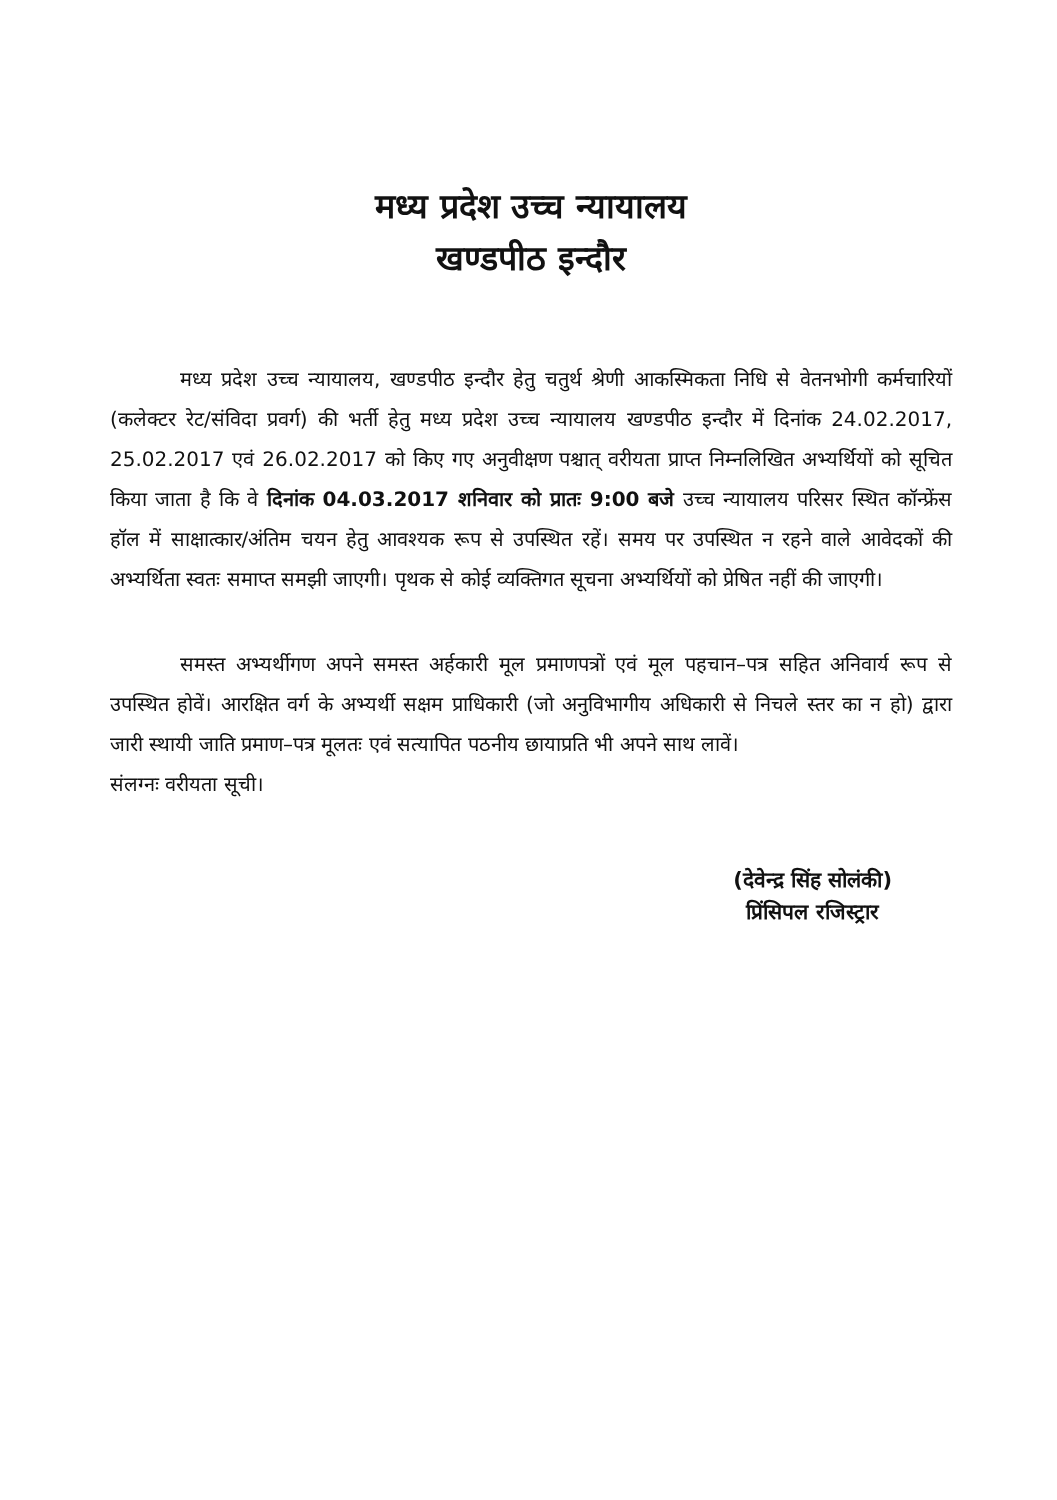मध्य प्रदेश उच्च न्यायालय
खण्डपीठ इन्दौर
मध्य प्रदेश उच्च न्यायालय, खण्डपीठ इन्दौर हेतु चतुर्थ श्रेणी आकस्मिकता निधि से वेतनभोगी कर्मचारियों (कलेक्टर रेट/संविदा प्रवर्ग) की भर्ती हेतु मध्य प्रदेश उच्च न्यायालय खण्डपीठ इन्दौर में दिनांक 24.02.2017, 25.02.2017 एवं 26.02.2017 को किए गए अनुवीक्षण पश्चात् वरीयता प्राप्त निम्नलिखित अभ्यर्थियों को सूचित किया जाता है कि वे दिनांक 04.03.2017 शनिवार को प्रातः 9:00 बजे उच्च न्यायालय परिसर स्थित कॉन्फ्रेंस हॉल में साक्षात्कार/अंतिम चयन हेतु आवश्यक रूप से उपस्थित रहें। समय पर उपस्थित न रहने वाले आवेदकों की अभ्यर्थिता स्वतः समाप्त समझी जाएगी। पृथक से कोई व्यक्तिगत सूचना अभ्यर्थियों को प्रेषित नहीं की जाएगी।
समस्त अभ्यर्थीगण अपने समस्त अर्हकारी मूल प्रमाणपत्रों एवं मूल पहचान–पत्र सहित अनिवार्य रूप से उपस्थित होवें। आरक्षित वर्ग के अभ्यर्थी सक्षम प्राधिकारी (जो अनुविभागीय अधिकारी से निचले स्तर का न हो) द्वारा जारी स्थायी जाति प्रमाण–पत्र मूलतः एवं सत्यापित पठनीय छायाप्रति भी अपने साथ लावें।
संलग्नः वरीयता सूची।
(देवेन्द्र सिंह सोलंकी)
प्रिंसिपल रजिस्ट्रार